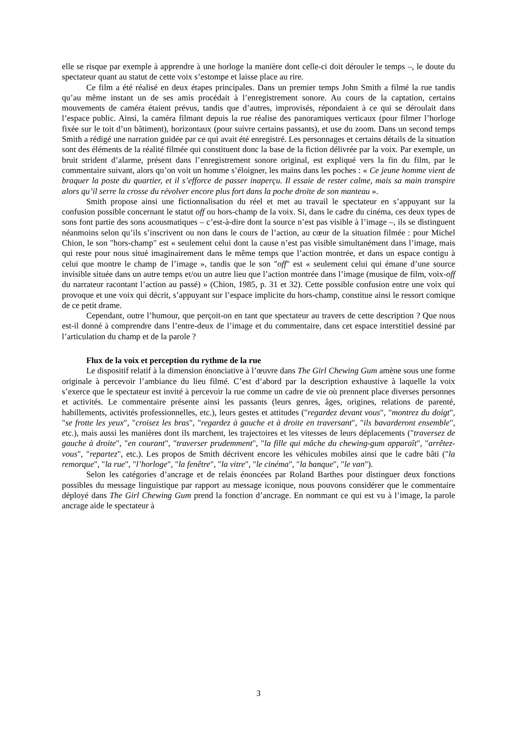elle se risque par exemple à apprendre à une horloge la manière dont celle-ci doit dérouler le temps –, le doute du spectateur quant au statut de cette voix s’estompe et laisse place au rire.
Ce film a été réalisé en deux étapes principales. Dans un premier temps John Smith a filmé la rue tandis qu’au même instant un de ses amis procédait à l’enregistrement sonore. Au cours de la captation, certains mouvements de caméra étaient prévus, tandis que d’autres, improvisés, répondaient à ce qui se déroulait dans l’espace public. Ainsi, la caméra filmant depuis la rue réalise des panoramiques verticaux (pour filmer l’horloge fixée sur le toit d’un bâtiment), horizontaux (pour suivre certains passants), et use du zoom. Dans un second temps Smith a rédigé une narration guidée par ce qui avait été enregistré. Les personnages et certains détails de la situation sont des éléments de la réalité filmée qui constituent donc la base de la fiction délivrée par la voix. Par exemple, un bruit strident d’alarme, présent dans l’enregistrement sonore original, est expliqué vers la fin du film, par le commentaire suivant, alors qu’on voit un homme s’éloigner, les mains dans les poches : « Ce jeune homme vient de braquer la poste du quartier, et il s’efforce de passer inaperçu. Il essaie de rester calme, mais sa main transpire alors qu’il serre la crosse du révolver encore plus fort dans la poche droite de son manteau ».
Smith propose ainsi une fictionnalisation du réel et met au travail le spectateur en s’appuyant sur la confusion possible concernant le statut off ou hors-champ de la voix. Si, dans le cadre du cinéma, ces deux types de sons font partie des sons acousmatiques – c’est-à-dire dont la source n’est pas visible à l’image –, ils se distinguent néanmoins selon qu’ils s’inscrivent ou non dans le cours de l’action, au cœur de la situation filmée : pour Michel Chion, le son "hors-champ" est « seulement celui dont la cause n’est pas visible simultanément dans l’image, mais qui reste pour nous situé imaginairement dans le même temps que l’action montrée, et dans un espace contigu à celui que montre le champ de l’image », tandis que le son "off" est « seulement celui qui émane d’une source invisible située dans un autre temps et/ou un autre lieu que l’action montrée dans l’image (musique de film, voix-off du narrateur racontant l’action au passé) » (Chion, 1985, p. 31 et 32). Cette possible confusion entre une voix qui provoque et une voix qui décrit, s’appuyant sur l’espace implicite du hors-champ, constitue ainsi le ressort comique de ce petit drame.
Cependant, outre l’humour, que perçoit-on en tant que spectateur au travers de cette description ? Que nous est-il donné à comprendre dans l’entre-deux de l’image et du commentaire, dans cet espace interstitiel dessiné par l’articulation du champ et de la parole ?
Flux de la voix et perception du rythme de la rue
Le dispositif relatif à la dimension énonciative à l’œuvre dans The Girl Chewing Gum amène sous une forme originale à percevoir l’ambiance du lieu filmé. C’est d’abord par la description exhaustive à laquelle la voix s’exerce que le spectateur est invité à percevoir la rue comme un cadre de vie où prennent place diverses personnes et activités. Le commentaire présente ainsi les passants (leurs genres, âges, origines, relations de parenté, habillements, activités professionnelles, etc.), leurs gestes et attitudes ("regardez devant vous", "montrez du doigt", "se frotte les yeux", "croisez les bras", "regardez à gauche et à droite en traversant", "ils bavarderont ensemble", etc.), mais aussi les manières dont ils marchent, les trajectoires et les vitesses de leurs déplacements ("traversez de gauche à droite", "en courant", "traverser prudemment", "la fille qui mâche du chewing-gum apparaît", "arrêtez-vous", "repartez", etc.). Les propos de Smith décrivent encore les véhicules mobiles ainsi que le cadre bâti ("la remorque", "la rue", "l’horloge", "la fenêtre", "la vitre", "le cinéma", "la banque", "le van").
Selon les catégories d’ancrage et de relais énoncées par Roland Barthes pour distinguer deux fonctions possibles du message linguistique par rapport au message iconique, nous pouvons considérer que le commentaire déployé dans The Girl Chewing Gum prend la fonction d’ancrage. En nommant ce qui est vu à l’image, la parole ancrage aide le spectateur à
3